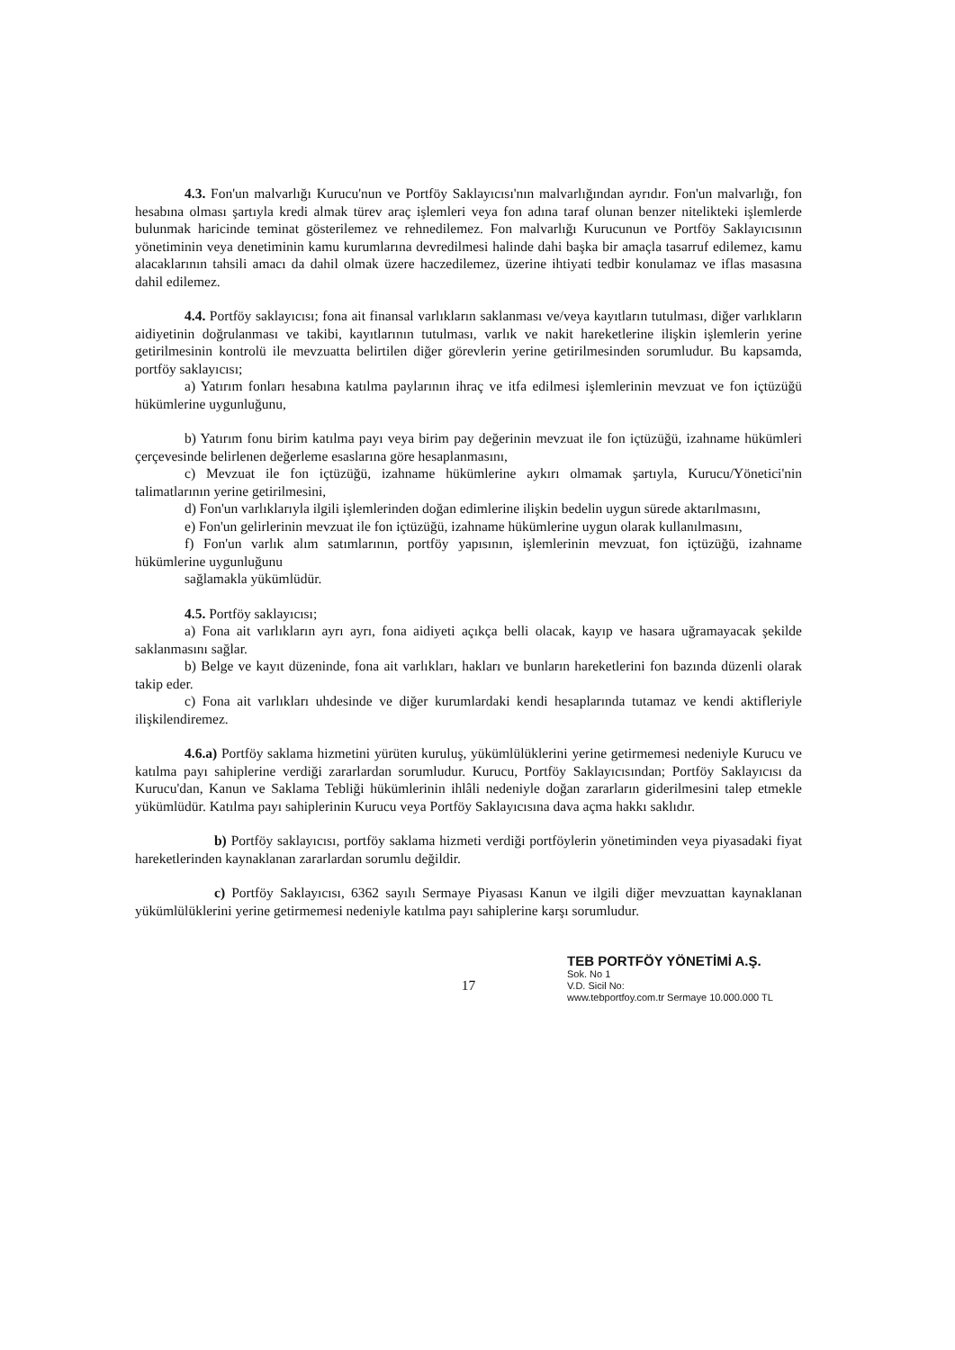4.3. Fon'un malvarlığı Kurucu'nun ve Portföy Saklayıcısı'nın malvarlığından ayrıdır. Fon'un malvarlığı, fon hesabına olması şartıyla kredi almak türev araç işlemleri veya fon adına taraf olunan benzer nitelikteki işlemlerde bulunmak haricinde teminat gösterilemez ve rehnedilemez. Fon malvarlığı Kurucunun ve Portföy Saklayıcısının yönetiminin veya denetiminin kamu kurumlarına devredilmesi halinde dahi başka bir amaçla tasarruf edilemez, kamu alacaklarının tahsili amacı da dahil olmak üzere haczedilemez, üzerine ihtiyati tedbir konulamaz ve iflas masasına dahil edilemez.
4.4. Portföy saklayıcısı; fona ait finansal varlıkların saklanması ve/veya kayıtların tutulması, diğer varlıkların aidiyetinin doğrulanması ve takibi, kayıtlarının tutulması, varlık ve nakit hareketlerine ilişkin işlemlerin yerine getirilmesinin kontrolü ile mevzuatta belirtilen diğer görevlerin yerine getirilmesinden sorumludur. Bu kapsamda, portföy saklayıcısı;
a) Yatırım fonları hesabına katılma paylarının ihraç ve itfa edilmesi işlemlerinin mevzuat ve fon içtüzüğü hükümlerine uygunluğunu,
b) Yatırım fonu birim katılma payı veya birim pay değerinin mevzuat ile fon içtüzüğü, izahname hükümleri çerçevesinde belirlenen değerleme esaslarına göre hesaplanmasını,
c) Mevzuat ile fon içtüzüğü, izahname hükümlerine aykırı olmamak şartıyla, Kurucu/Yönetici'nin talimatlarının yerine getirilmesini,
d) Fon'un varlıklarıyla ilgili işlemlerinden doğan edimlerine ilişkin bedelin uygun sürede aktarılmasını,
e) Fon'un gelirlerinin mevzuat ile fon içtüzüğü, izahname hükümlerine uygun olarak kullanılmasını,
f) Fon'un varlık alım satımlarının, portföy yapısının, işlemlerinin mevzuat, fon içtüzüğü, izahname hükümlerine uygunluğunu
sağlamakla yükümlüdür.
4.5. Portföy saklayıcısı;
a) Fona ait varlıkların ayrı ayrı, fona aidiyeti açıkça belli olacak, kayıp ve hasara uğramayacak şekilde saklanmasını sağlar.
b) Belge ve kayıt düzeninde, fona ait varlıkları, hakları ve bunların hareketlerini fon bazında düzenli olarak takip eder.
c) Fona ait varlıkları uhdesinde ve diğer kurumlardaki kendi hesaplarında tutamaz ve kendi aktifleriyle ilişkilendiremez.
4.6.a) Portföy saklama hizmetini yürüten kuruluş, yükümlülüklerini yerine getirmemesi nedeniyle Kurucu ve katılma payı sahiplerine verdiği zararlardan sorumludur. Kurucu, Portföy Saklayıcısından; Portföy Saklayıcısı da Kurucu'dan, Kanun ve Saklama Tebliği hükümlerinin ihlâli nedeniyle doğan zararların giderilmesini talep etmekle yükümlüdür. Katılma payı sahiplerinin Kurucu veya Portföy Saklayıcısına dava açma hakkı saklıdır.
b) Portföy saklayıcısı, portföy saklama hizmeti verdiği portföylerin yönetiminden veya piyasadaki fiyat hareketlerinden kaynaklanan zararlardan sorumlu değildir.
c) Portföy Saklayıcısı, 6362 sayılı Sermaye Piyasası Kanun ve ilgili diğer mevzuattan kaynaklanan yükümlülüklerini yerine getirmemesi nedeniyle katılma payı sahiplerine karşı sorumludur.
TEB PORTFÖY YÖNETİMİ A.Ş.
Sok. No 1
V.D. Sicil No:
www.tebportfoy.com.tr Sermaye 10.000.000 TL
17